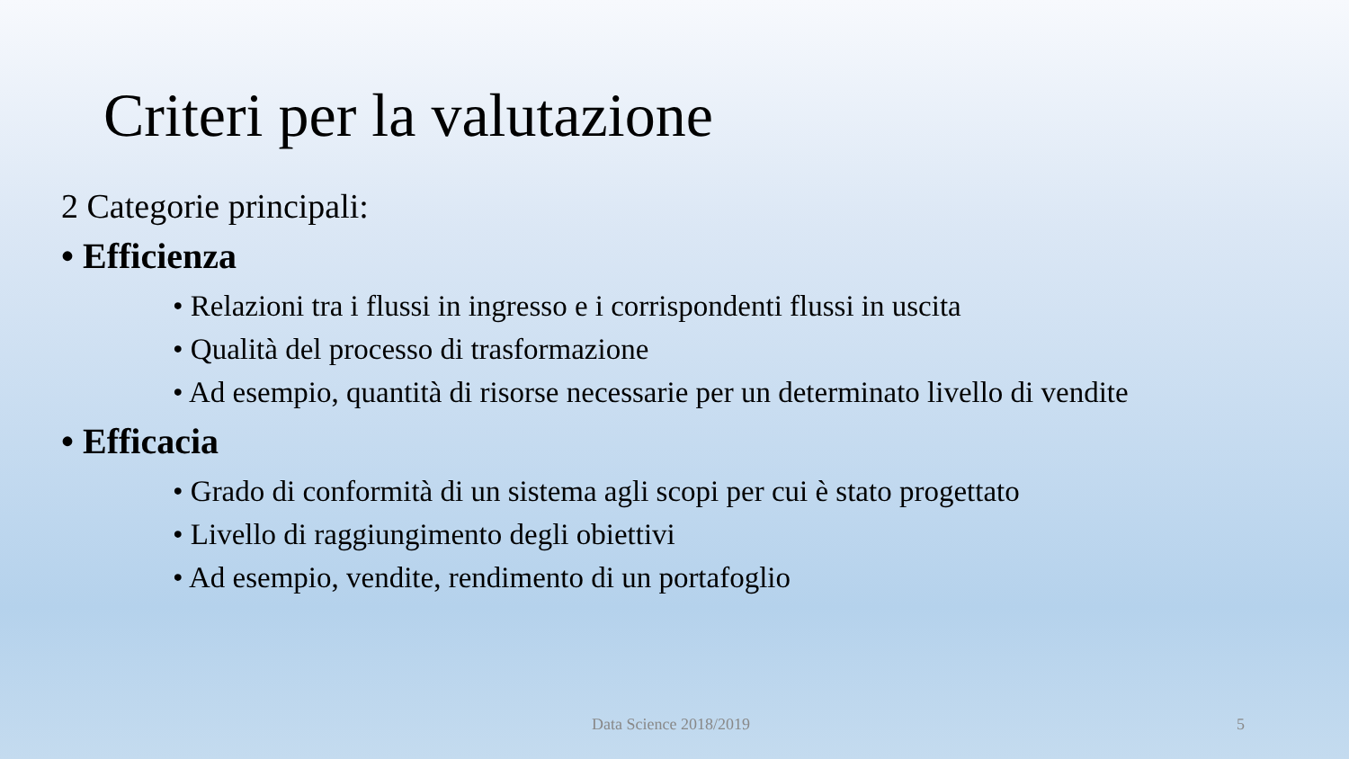Criteri per la valutazione
2 Categorie principali:
• Efficienza
• Relazioni tra i flussi in ingresso e i corrispondenti flussi in uscita
• Qualità del processo di trasformazione
• Ad esempio, quantità di risorse necessarie per un determinato livello di vendite
• Efficacia
• Grado di conformità di un sistema agli scopi per cui è stato progettato
• Livello di raggiungimento degli obiettivi
• Ad esempio, vendite, rendimento di un portafoglio
Data Science 2018/2019 5